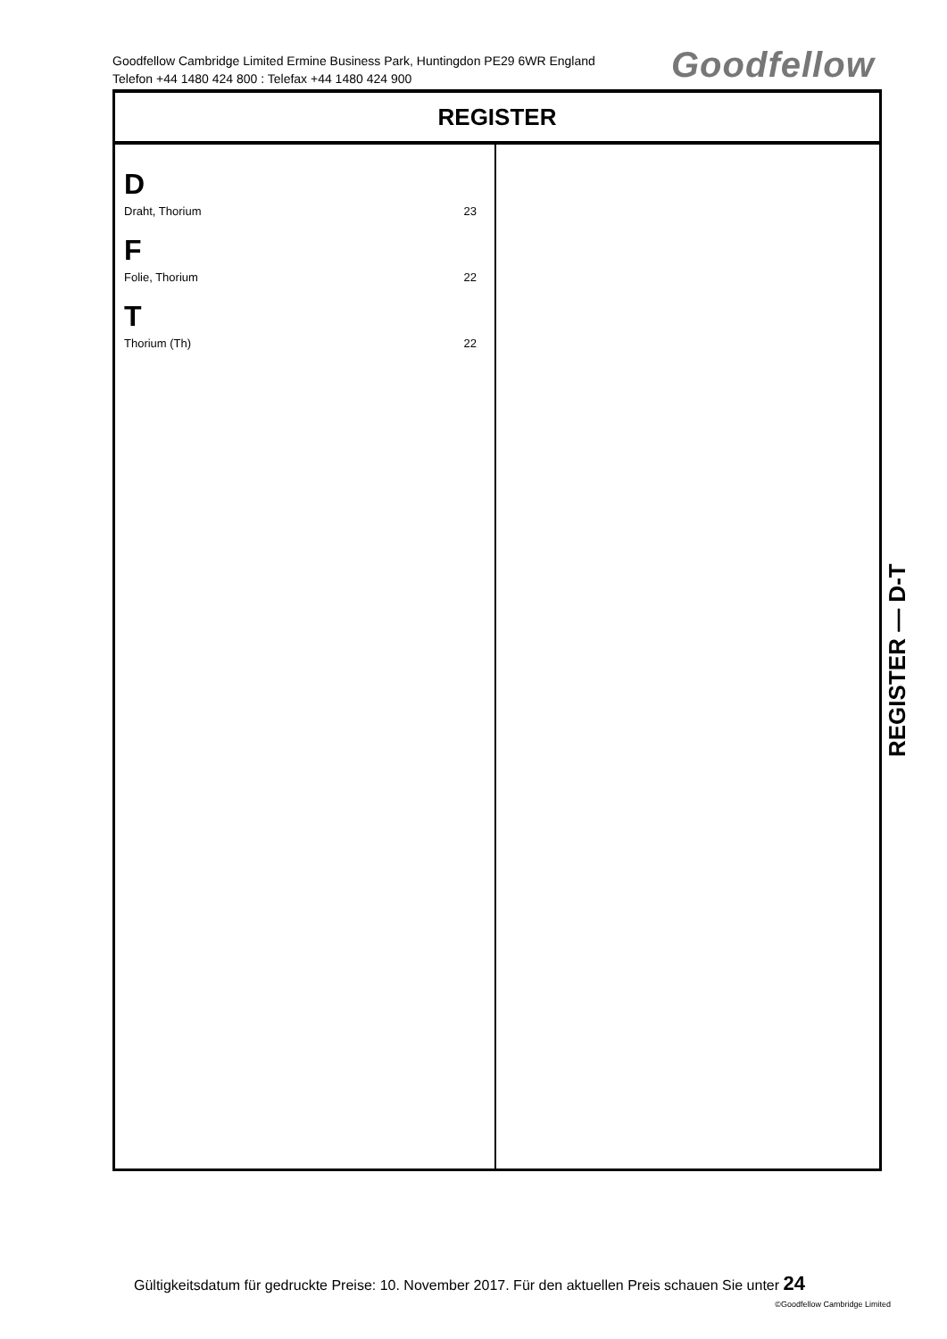Goodfellow Cambridge Limited Ermine Business Park, Huntingdon PE29 6WR England
Telefon +44 1480 424 800 : Telefax +44 1480 424 900
Goodfellow
REGISTER
D
Draht, Thorium 23
F
Folie, Thorium 22
T
Thorium (Th) 22
REGISTER — D-T
Gültigkeitsdatum für gedruckte Preise: 10. November 2017. Für den aktuellen Preis schauen Sie unter 24
©Goodfellow Cambridge Limited